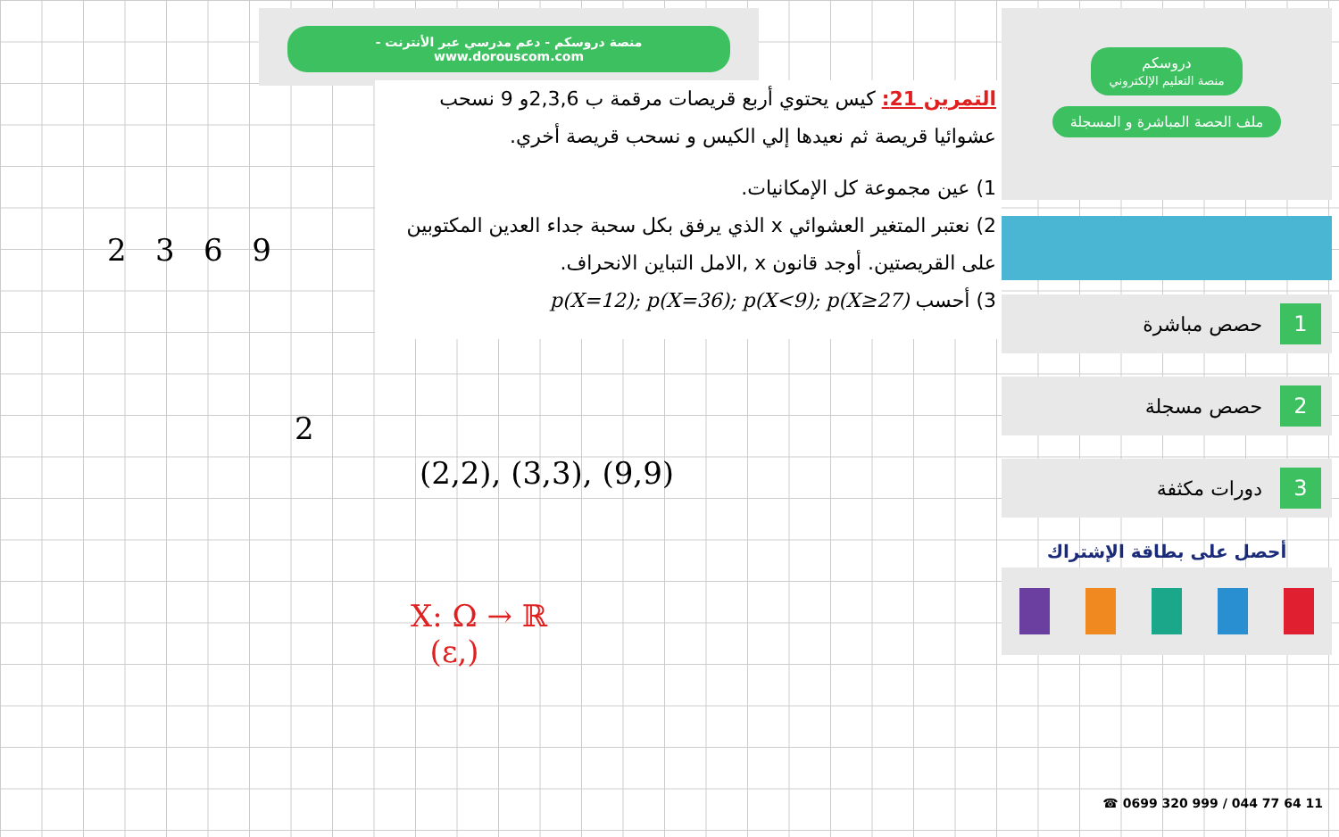منصة دروسكم - دعم مدرسي عبر الأنترنت - www.dorouscom.com
التمرين 21: كيس يحتوي أربع قريصات مرقمة ب 2,3,6و 9 نسحب عشوائيا قريصة ثم نعيدها إلي الكيس و نسحب قريصة أخري.
1) عين مجموعة كل الإمكانيات.
2) نعتبر المتغير العشوائي x الذي يرفق بكل سحبة جداء العدين المكتوبين على القريصتين. أوجد قانون x ,الامل التباين الانحراف.
3) أحسب p(X=12); p(X=36); p(X<9); p(X≥27)
2 3 6 9
2
(2,2), (3,3), (9,9)
X: Ω → ℝ
(ε,)
دروسكم
منصة التعليم الإلكتروني
ملف الحصة المباشرة و المسجلة
حصص مباشرة
1
حصص مسجلة
2
دورات مكثفة
3
أحصل على بطاقة الإشتراك
☎ 0699 320 999 / 044 77 64 11